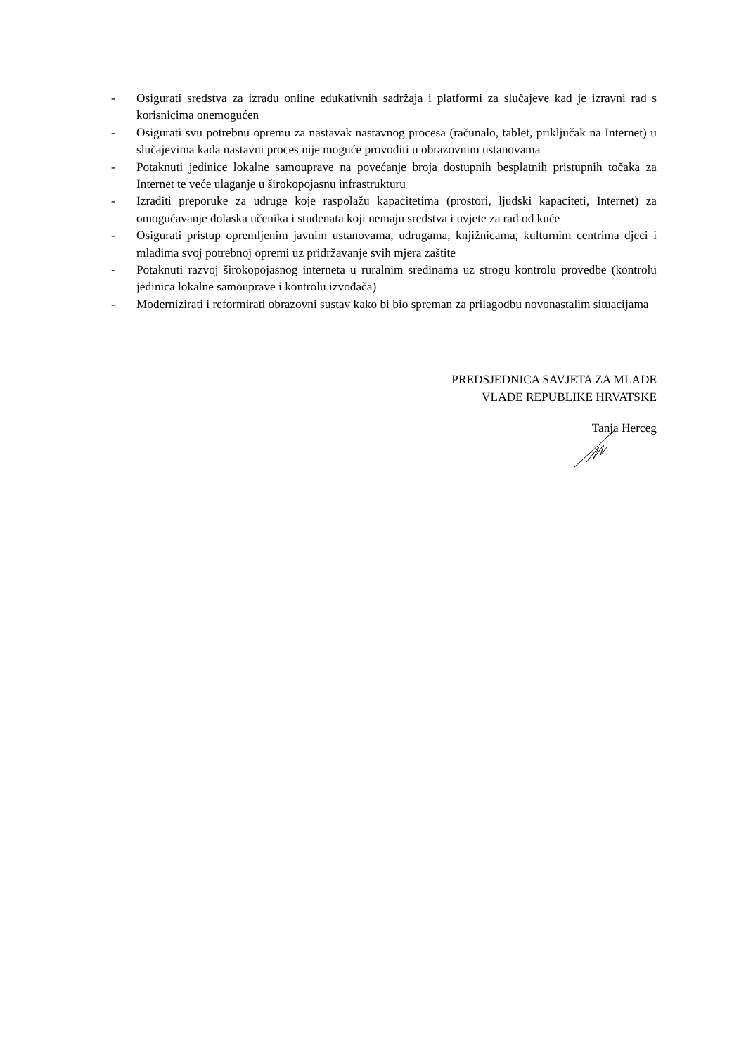- Osigurati sredstva za izradu online edukativnih sadržaja i platformi za slučajeve kad je izravni rad s korisnicima onemogućen
- Osigurati svu potrebnu opremu za nastavak nastavnog procesa (računalo, tablet, priključak na Internet) u slučajevima kada nastavni proces nije moguće provoditi u obrazovnim ustanovama
- Potaknuti jedinice lokalne samouprave na povećanje broja dostupnih besplatnih pristupnih točaka za Internet te veće ulaganje u širokopojasnu infrastrukturu
- Izraditi preporuke za udruge koje raspolažu kapacitetima (prostori, ljudski kapaciteti, Internet) za omogućavanje dolaska učenika i studenata koji nemaju sredstva i uvjete za rad od kuće
- Osigurati pristup opremljenim javnim ustanovama, udrugama, knjižnicama, kulturnim centrima djeci i mladima svoj potrebnoj opremi uz pridržavanje svih mjera zaštite
- Potaknuti razvoj širokopojasnog interneta u ruralnim sredinama uz strogu kontrolu provedbe (kontrolu jedinica lokalne samouprave i kontrolu izvođača)
- Modernizirati i reformirati obrazovni sustav kako bi bio spreman za prilagodbu novonastalim situacijama
PREDSJEDNICA SAVJETA ZA MLADE
VLADE REPUBLIKE HRVATSKE
Tanja Herceg